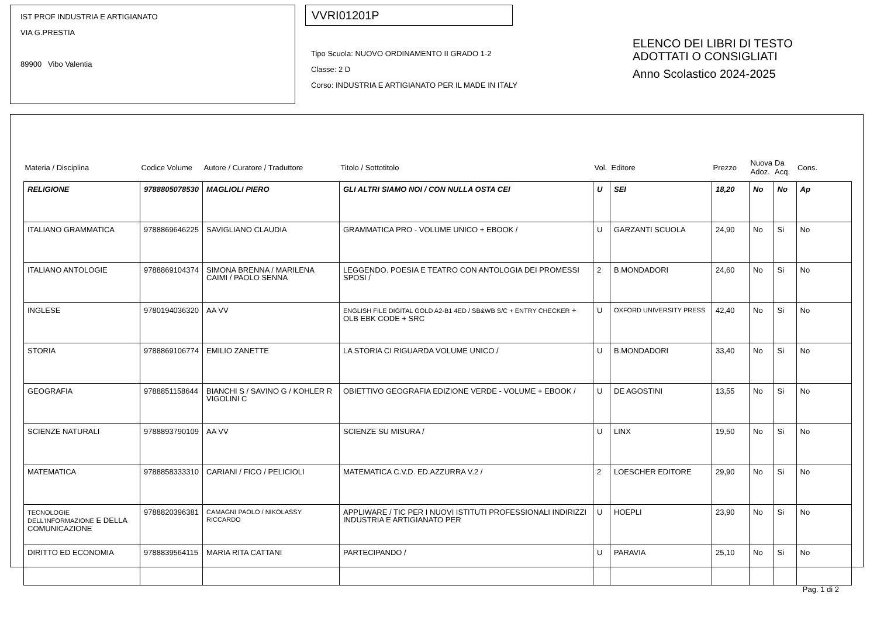IST PROF INDUSTRIA E ARTIGIANATO
VIA G.PRESTIA
89900 Vibo Valentia
VVRI01201P
Tipo Scuola: NUOVO ORDINAMENTO II GRADO 1-2
Classe: 2 D
Corso: INDUSTRIA E ARTIGIANATO PER IL MADE IN ITALY
ELENCO DEI LIBRI DI TESTO
ADOTTATI O CONSIGLIATI
Anno Scolastico 2024-2025
| Materia / Disciplina | Codice Volume | Autore / Curatore / Traduttore | Titolo / Sottotitolo | Vol. | Editore | Prezzo | Nuova Adoz. | Da Acq. | Cons. |
| --- | --- | --- | --- | --- | --- | --- | --- | --- | --- |
| RELIGIONE | 9788805078530 | MAGLIOLI PIERO | GLI ALTRI SIAMO NOI / CON NULLA OSTA CEI | U | SEI | 18,20 | No | No | Ap |
| ITALIANO GRAMMATICA | 9788869646225 | SAVIGLIANO CLAUDIA | GRAMMATICA PRO - VOLUME UNICO + EBOOK / | U | GARZANTI SCUOLA | 24,90 | No | Si | No |
| ITALIANO ANTOLOGIE | 9788869104374 | SIMONA BRENNA / MARILENA CAIMI / PAOLO SENNA | LEGGENDO. POESIA E TEATRO CON ANTOLOGIA DEI PROMESSI SPOSI / | 2 | B.MONDADORI | 24,60 | No | Si | No |
| INGLESE | 9780194036320 | AA VV | ENGLISH FILE DIGITAL GOLD A2-B1 4ED / SB&WB S/C + ENTRY CHECKER + OLB EBK CODE + SRC | U | OXFORD UNIVERSITY PRESS | 42,40 | No | Si | No |
| STORIA | 9788869106774 | EMILIO ZANETTE | LA STORIA CI RIGUARDA VOLUME UNICO / | U | B.MONDADORI | 33,40 | No | Si | No |
| GEOGRAFIA | 9788851158644 | BIANCHI S / SAVINO G / KOHLER R VIGOLINI C | OBIETTIVO GEOGRAFIA EDIZIONE VERDE - VOLUME + EBOOK / | U | DE AGOSTINI | 13,55 | No | Si | No |
| SCIENZE NATURALI | 9788893790109 | AA VV | SCIENZE SU MISURA / | U | LINX | 19,50 | No | Si | No |
| MATEMATICA | 9788858333310 | CARIANI / FICO / PELICIOLI | MATEMATICA C.V.D. ED.AZZURRA V.2 / | 2 | LOESCHER EDITORE | 29,90 | No | Si | No |
| TECNOLOGIE DELL'INFORMAZIONE E DELLA COMUNICAZIONE | 9788820396381 | CAMAGNI PAOLO / NIKOLASSY RICCARDO | APPLIWARE / TIC PER I NUOVI ISTITUTI PROFESSIONALI INDIRIZZI INDUSTRIA E ARTIGIANATO PER | U | HOEPLI | 23,90 | No | Si | No |
| DIRITTO ED ECONOMIA | 9788839564115 | MARIA RITA CATTANI | PARTECIPANDO / | U | PARAVIA | 25,10 | No | Si | No |
Pag. 1 di 2